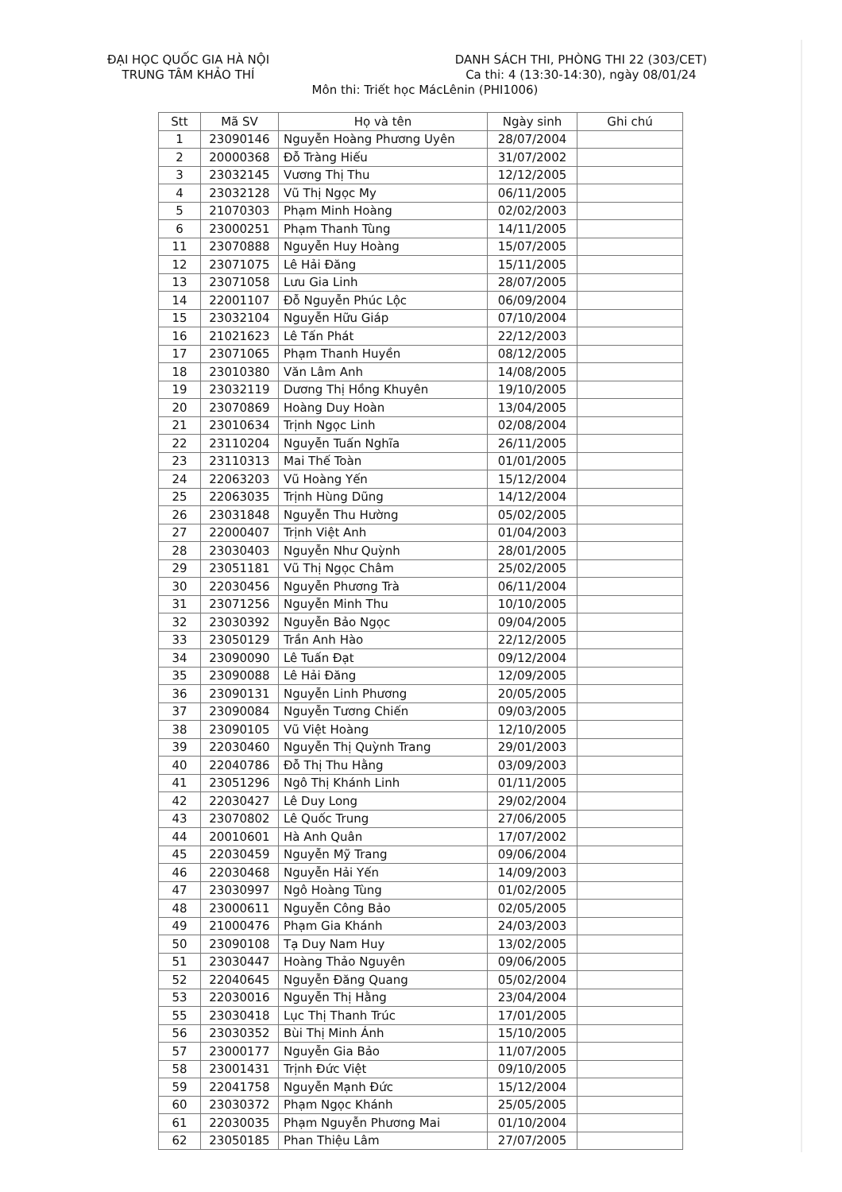ĐẠI HỌC QUỐC GIA HÀ NỘI
TRUNG TÂM KHẢO THÍ
DANH SÁCH THI, PHÒNG THI 22 (303/CET)
Ca thi: 4 (13:30-14:30), ngày 08/01/24
Môn thi: Triết học MácLênin (PHI1006)
| Stt | Mã SV | Họ và tên | Ngày sinh | Ghi chú |
| --- | --- | --- | --- | --- |
| 1 | 23090146 | Nguyễn Hoàng Phương Uyên | 28/07/2004 | |
| 2 | 20000368 | Đỗ Tràng Hiếu | 31/07/2002 | |
| 3 | 23032145 | Vương Thị Thu | 12/12/2005 | |
| 4 | 23032128 | Vũ Thị Ngọc My | 06/11/2005 | |
| 5 | 21070303 | Phạm Minh Hoàng | 02/02/2003 | |
| 6 | 23000251 | Phạm Thanh Tùng | 14/11/2005 | |
| 11 | 23070888 | Nguyễn Huy Hoàng | 15/07/2005 | |
| 12 | 23071075 | Lê Hải Đăng | 15/11/2005 | |
| 13 | 23071058 | Lưu Gia Linh | 28/07/2005 | |
| 14 | 22001107 | Đỗ Nguyễn Phúc Lộc | 06/09/2004 | |
| 15 | 23032104 | Nguyễn Hữu Giáp | 07/10/2004 | |
| 16 | 21021623 | Lê Tấn Phát | 22/12/2003 | |
| 17 | 23071065 | Phạm Thanh Huyền | 08/12/2005 | |
| 18 | 23010380 | Văn Lâm Anh | 14/08/2005 | |
| 19 | 23032119 | Dương Thị Hồng Khuyên | 19/10/2005 | |
| 20 | 23070869 | Hoàng Duy Hoàn | 13/04/2005 | |
| 21 | 23010634 | Trịnh Ngọc Linh | 02/08/2004 | |
| 22 | 23110204 | Nguyễn Tuấn Nghĩa | 26/11/2005 | |
| 23 | 23110313 | Mai Thế Toàn | 01/01/2005 | |
| 24 | 22063203 | Vũ Hoàng Yến | 15/12/2004 | |
| 25 | 22063035 | Trịnh Hùng Dũng | 14/12/2004 | |
| 26 | 23031848 | Nguyễn Thu Hường | 05/02/2005 | |
| 27 | 22000407 | Trịnh Việt Anh | 01/04/2003 | |
| 28 | 23030403 | Nguyễn Như Quỳnh | 28/01/2005 | |
| 29 | 23051181 | Vũ Thị Ngọc Châm | 25/02/2005 | |
| 30 | 22030456 | Nguyễn Phương Trà | 06/11/2004 | |
| 31 | 23071256 | Nguyễn Minh Thu | 10/10/2005 | |
| 32 | 23030392 | Nguyễn Bảo Ngọc | 09/04/2005 | |
| 33 | 23050129 | Trần Anh Hào | 22/12/2005 | |
| 34 | 23090090 | Lê Tuấn Đạt | 09/12/2004 | |
| 35 | 23090088 | Lê Hải Đăng | 12/09/2005 | |
| 36 | 23090131 | Nguyễn Linh Phương | 20/05/2005 | |
| 37 | 23090084 | Nguyễn Tương Chiến | 09/03/2005 | |
| 38 | 23090105 | Vũ Việt Hoàng | 12/10/2005 | |
| 39 | 22030460 | Nguyễn Thị Quỳnh Trang | 29/01/2003 | |
| 40 | 22040786 | Đỗ Thị Thu Hằng | 03/09/2003 | |
| 41 | 23051296 | Ngô Thị Khánh Linh | 01/11/2005 | |
| 42 | 22030427 | Lê Duy Long | 29/02/2004 | |
| 43 | 23070802 | Lê Quốc Trung | 27/06/2005 | |
| 44 | 20010601 | Hà Anh Quân | 17/07/2002 | |
| 45 | 22030459 | Nguyễn Mỹ Trang | 09/06/2004 | |
| 46 | 22030468 | Nguyễn Hải Yến | 14/09/2003 | |
| 47 | 23030997 | Ngô Hoàng Tùng | 01/02/2005 | |
| 48 | 23000611 | Nguyễn Công Bảo | 02/05/2005 | |
| 49 | 21000476 | Phạm Gia Khánh | 24/03/2003 | |
| 50 | 23090108 | Tạ Duy Nam Huy | 13/02/2005 | |
| 51 | 23030447 | Hoàng Thảo Nguyên | 09/06/2005 | |
| 52 | 22040645 | Nguyễn Đăng Quang | 05/02/2004 | |
| 53 | 22030016 | Nguyễn Thị Hằng | 23/04/2004 | |
| 55 | 23030418 | Lục Thị Thanh Trúc | 17/01/2005 | |
| 56 | 23030352 | Bùi Thị Minh Ánh | 15/10/2005 | |
| 57 | 23000177 | Nguyễn Gia Bảo | 11/07/2005 | |
| 58 | 23001431 | Trịnh Đức Việt | 09/10/2005 | |
| 59 | 22041758 | Nguyễn Mạnh Đức | 15/12/2004 | |
| 60 | 23030372 | Phạm Ngọc Khánh | 25/05/2005 | |
| 61 | 22030035 | Phạm Nguyễn Phương Mai | 01/10/2004 | |
| 62 | 23050185 | Phan Thiệu Lâm | 27/07/2005 | |